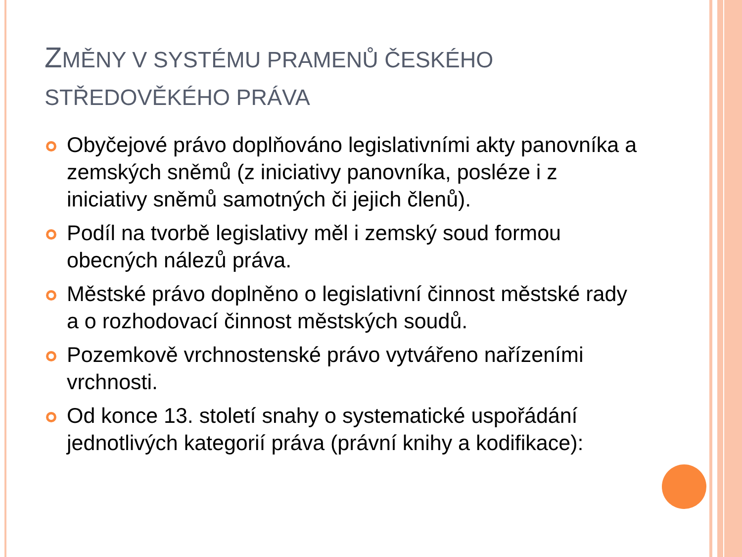ZMĚNY V SYSTÉMU PRAMENŮ ČESKÉHO STŘEDOVĚKÉHO PRÁVA
Obyčejové právo doplňováno legislativními akty panovníka a zemských sněmů (z iniciativy panovníka, posléze i z iniciativy sněmů samotných či jejich členů).
Podíl na tvorbě legislativy měl i zemský soud formou obecných nálezů práva.
Městské právo doplněno o legislativní činnost městské rady a o rozhodovací činnost městských soudů.
Pozemkově vrchnostenské právo vytvářeno nařízeními vrchnosti.
Od konce 13. století snahy o systematické uspořádání jednotlivých kategorií práva (právní knihy a kodifikace):